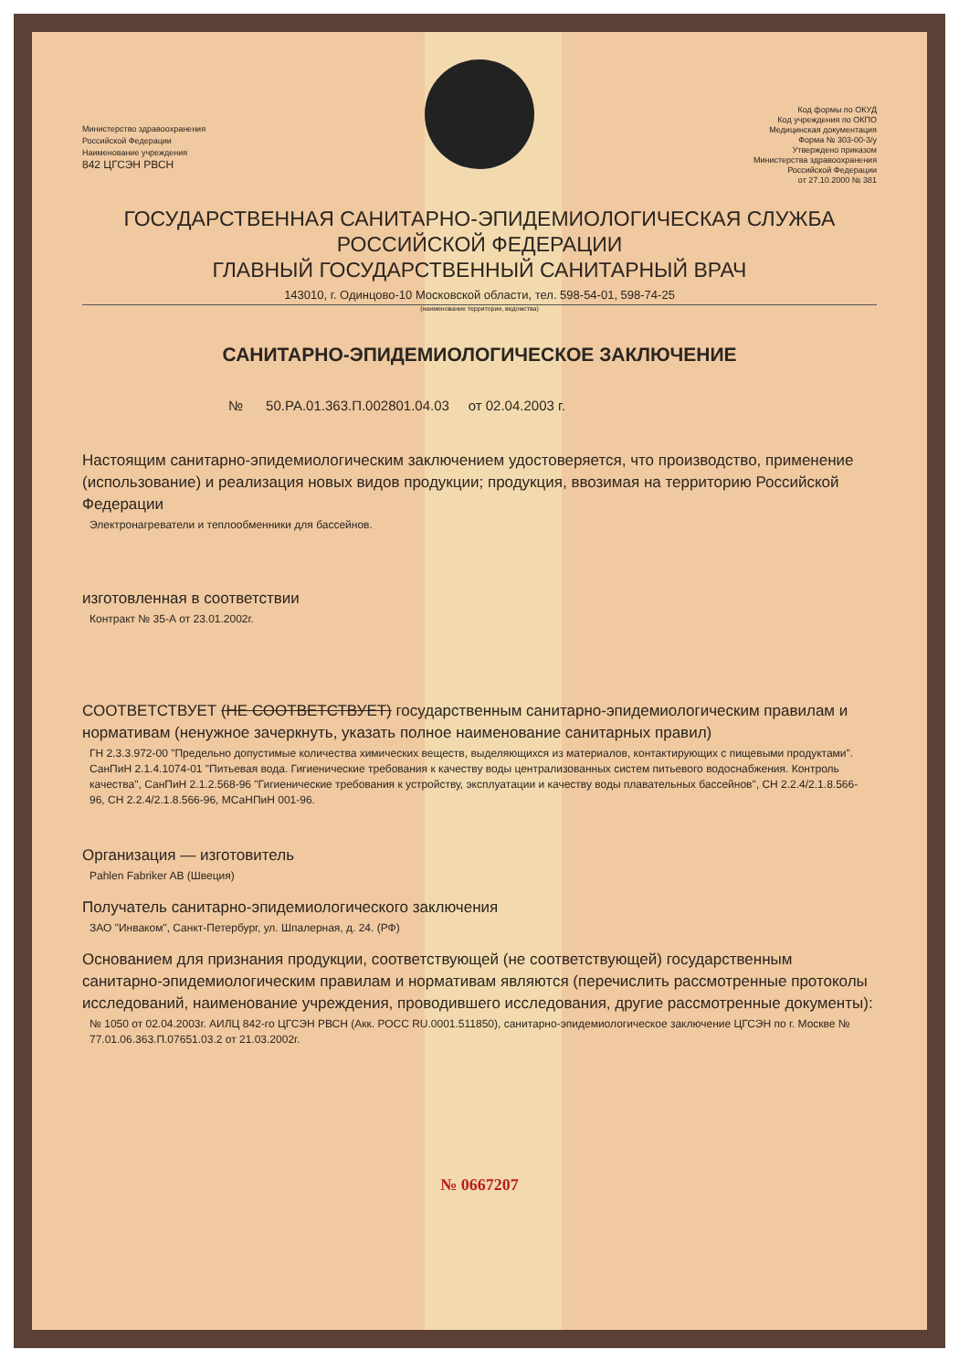Министерство здравоохранения
Российской Федерации
Наименование учреждения
842 ЦГСЭН РВСН
Код формы по ОКУД
Код учреждения по ОКПО
Медицинская документация
Форма № 303-00-3/у
Утверждено приказом
Министерства здравоохранения
Российской Федерации
от 27.10.2000 № 381
ГОСУДАРСТВЕННАЯ САНИТАРНО-ЭПИДЕМИОЛОГИЧЕСКАЯ СЛУЖБА
РОССИЙСКОЙ ФЕДЕРАЦИИ
ГЛАВНЫЙ ГОСУДАРСТВЕННЫЙ САНИТАРНЫЙ ВРАЧ
143010, г. Одинцово-10 Московской области, тел. 598-54-01, 598-74-25
(наименование территории, ведомства)
САНИТАРНО-ЭПИДЕМИОЛОГИЧЕСКОЕ ЗАКЛЮЧЕНИЕ
№ 50.РА.01.363.П.002801.04.03 от 02.04.2003 г.
Настоящим санитарно-эпидемиологическим заключением удостоверяется, что производство, применение (использование) и реализация новых видов продукции; продукция, ввозимая на территорию Российской Федерации
Электронагреватели и теплообменники для бассейнов.
изготовленная в соответствии
Контракт № 35-А от 23.01.2002г.
СООТВЕТСТВУЕТ (НЕ СООТВЕТСТВУЕТ) государственным санитарно-эпидемиологическим правилам и нормативам (ненужное зачеркнуть, указать полное наименование санитарных правил)
ГН 2.3.3.972-00 "Предельно допустимые количества химических веществ, выделяющихся из материалов, контактирующих с пищевыми продуктами". СанПиН 2.1.4.1074-01 "Питьевая вода. Гигиенические требования к качеству воды централизованных систем питьевого водоснабжения. Контроль качества", СанПиН 2.1.2.568-96 "Гигиенические требования к устройству, эксплуатации и качеству воды плавательных бассейнов", СН 2.2.4/2.1.8.566-96, СН 2.2.4/2.1.8.566-96, МСаНПиН 001-96.
Организация — изготовитель
Pahlen Fabriker AB (Швеция)
Получатель санитарно-эпидемиологического заключения
ЗАО "Инваком", Санкт-Петербург, ул. Шпалерная, д. 24. (РФ)
Основанием для признания продукции, соответствующей (не соответствующей) государственным санитарно-эпидемиологическим правилам и нормативам являются (перечислить рассмотренные протоколы исследований, наименование учреждения, проводившего исследования, другие рассмотренные документы):
№ 1050 от 02.04.2003г. АИЛЦ 842-го ЦГСЭН РВСН (Акк. РОСС RU.0001.511850), санитарно-эпидемиологическое заключение ЦГСЭН по г. Москве № 77.01.06.363.П.07651.03.2 от 21.03.2002г.
№ 0667207